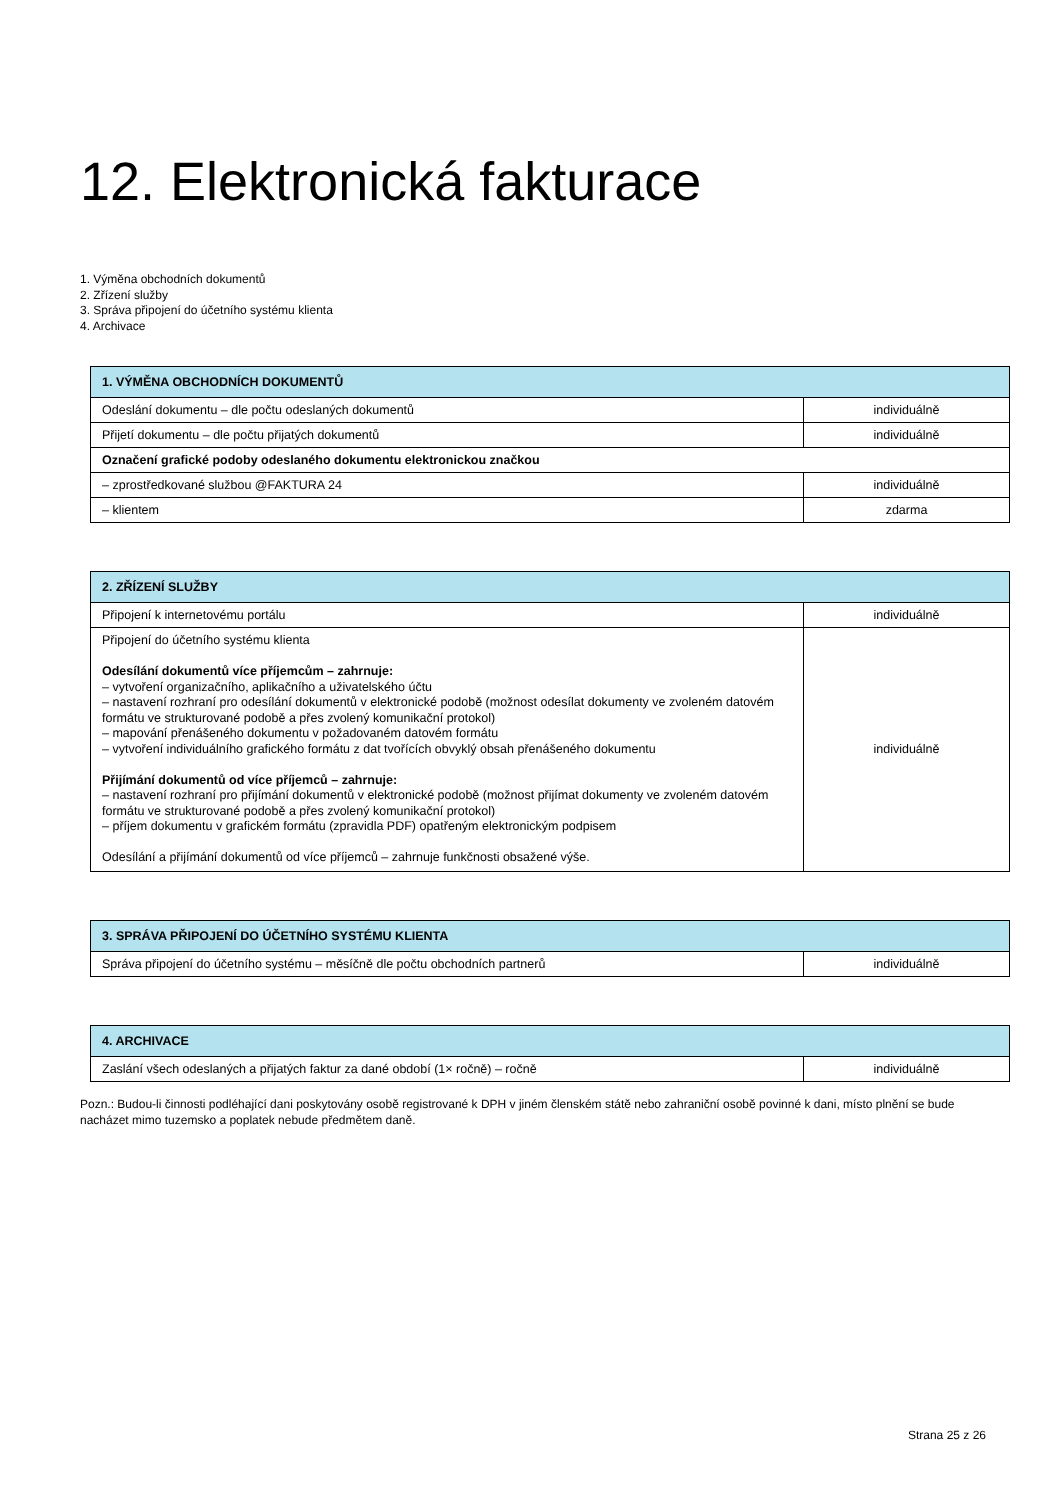12. Elektronická fakturace
1. Výměna obchodních dokumentů
2. Zřízení služby
3. Správa připojení do účetního systému klienta
4. Archivace
| 1. VÝMĚNA OBCHODNÍCH DOKUMENTŮ | |
| --- | --- |
| Odeslání dokumentu – dle počtu odeslaných dokumentů | individuálně |
| Přijetí dokumentu – dle počtu přijatých dokumentů | individuálně |
| Označení grafické podoby odeslaného dokumentu elektronickou značkou | |
| – zprostředkované službou @FAKTURA 24 | individuálně |
| – klientem | zdarma |
| 2. ZŘÍZENÍ SLUŽBY | |
| --- | --- |
| Připojení k internetovému portálu | individuálně |
| Připojení do účetního systému klienta Odesílání dokumentů více příjemcům – zahrnuje: – vytvoření organizačního, aplikačního a uživatelského účtu – nastavení rozhraní pro odesílání dokumentů v elektronické podobě (možnost odesílat dokumenty ve zvoleném datovém formátu ve strukturované podobě a přes zvolený komunikační protokol) – mapování přenášeného dokumentu v požadovaném datovém formátu – vytvoření individuálního grafického formátu z dat tvořících obvyklý obsah přenášeného dokumentu Přijímání dokumentů od více příjemců – zahrnuje: – nastavení rozhraní pro přijímání dokumentů v elektronické podobě (možnost přijímat dokumenty ve zvoleném datovém formátu ve strukturované podobě a přes zvolený komunikační protokol) – příjem dokumentu v grafickém formátu (zpravidla PDF) opatřeným elektronickým podpisem Odesílání a přijímání dokumentů od více příjemců – zahrnuje funkčnosti obsažené výše. | individuálně |
| 3. SPRÁVA PŘIPOJENÍ DO ÚČETNÍHO SYSTÉMU KLIENTA | |
| --- | --- |
| Správa připojení do účetního systému – měsíčně dle počtu obchodních partnerů | individuálně |
| 4. ARCHIVACE | |
| --- | --- |
| Zaslání všech odeslaných a přijatých faktur za dané období (1× ročně) – ročně | individuálně |
Pozn.: Budou-li činnosti podléhající dani poskytovány osobě registrované k DPH v jiném členském státě nebo zahraniční osobě povinné k dani, místo plnění se bude nacházet mimo tuzemsko a poplatek nebude předmětem daně.
Strana 25 z 26